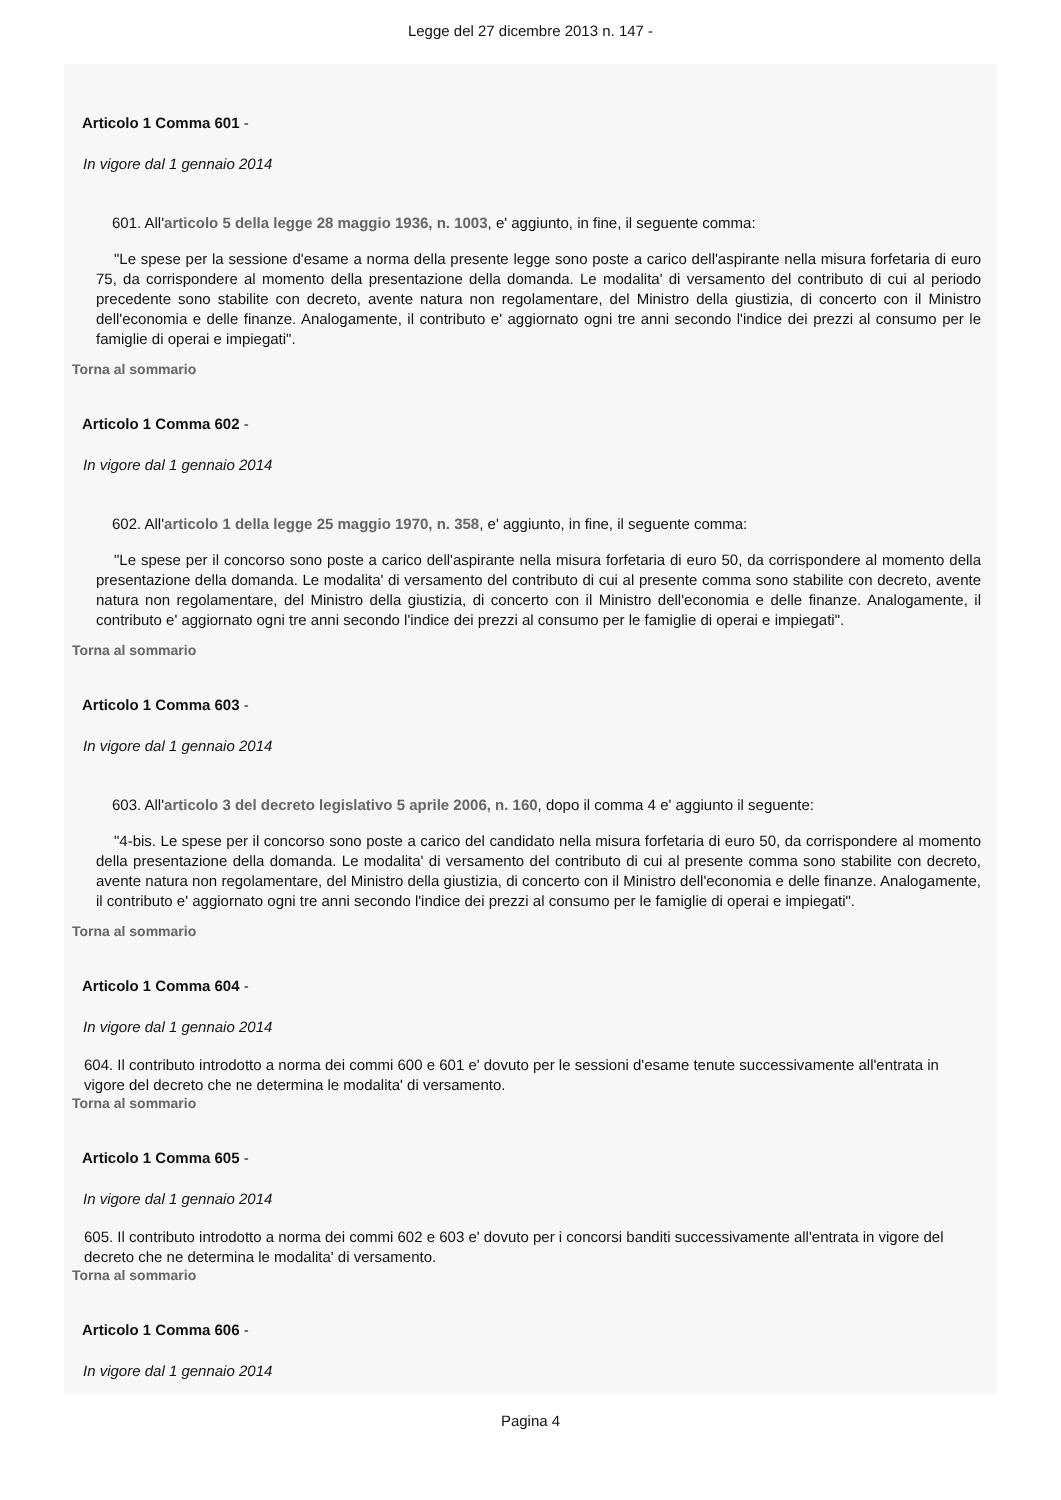Legge del 27 dicembre 2013 n. 147 -
Articolo 1 Comma 601 -
In vigore dal 1 gennaio 2014
601. All'articolo 5 della legge 28 maggio 1936, n. 1003, e' aggiunto, in fine, il seguente comma:
"Le spese per la sessione d'esame a norma della presente legge sono poste a carico dell'aspirante nella misura forfetaria di euro 75, da corrispondere al momento della presentazione della domanda. Le modalita' di versamento del contributo di cui al periodo precedente sono stabilite con decreto, avente natura non regolamentare, del Ministro della giustizia, di concerto con il Ministro dell'economia e delle finanze. Analogamente, il contributo e' aggiornato ogni tre anni secondo l'indice dei prezzi al consumo per le famiglie di operai e impiegati".
Torna al sommario
Articolo 1 Comma 602 -
In vigore dal 1 gennaio 2014
602. All'articolo 1 della legge 25 maggio 1970, n. 358, e' aggiunto, in fine, il seguente comma:
"Le spese per il concorso sono poste a carico dell'aspirante nella misura forfetaria di euro 50, da corrispondere al momento della presentazione della domanda. Le modalita' di versamento del contributo di cui al presente comma sono stabilite con decreto, avente natura non regolamentare, del Ministro della giustizia, di concerto con il Ministro dell'economia e delle finanze. Analogamente, il contributo e' aggiornato ogni tre anni secondo l'indice dei prezzi al consumo per le famiglie di operai e impiegati".
Torna al sommario
Articolo 1 Comma 603 -
In vigore dal 1 gennaio 2014
603. All'articolo 3 del decreto legislativo 5 aprile 2006, n. 160, dopo il comma 4 e' aggiunto il seguente:
"4-bis. Le spese per il concorso sono poste a carico del candidato nella misura forfetaria di euro 50, da corrispondere al momento della presentazione della domanda. Le modalita' di versamento del contributo di cui al presente comma sono stabilite con decreto, avente natura non regolamentare, del Ministro della giustizia, di concerto con il Ministro dell'economia e delle finanze. Analogamente, il contributo e' aggiornato ogni tre anni secondo l'indice dei prezzi al consumo per le famiglie di operai e impiegati".
Torna al sommario
Articolo 1 Comma 604 -
In vigore dal 1 gennaio 2014
604. Il contributo introdotto a norma dei commi 600 e 601 e' dovuto per le sessioni d'esame tenute successivamente all'entrata in vigore del decreto che ne determina le modalita' di versamento.
Torna al sommario
Articolo 1 Comma 605 -
In vigore dal 1 gennaio 2014
605. Il contributo introdotto a norma dei commi 602 e 603 e' dovuto per i concorsi banditi successivamente all'entrata in vigore del decreto che ne determina le modalita' di versamento.
Torna al sommario
Articolo 1 Comma 606 -
In vigore dal 1 gennaio 2014
Pagina 4